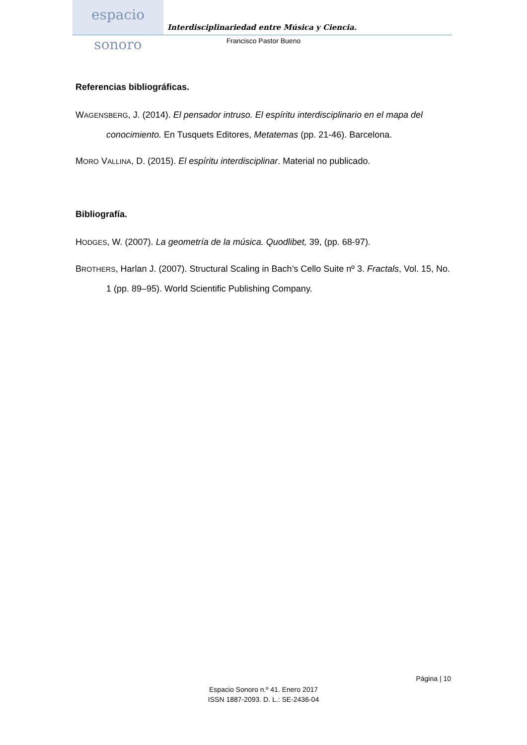espacio sonoro
Interdisciplinariedad entre Música y Ciencia.
Francisco Pastor Bueno
Referencias bibliográficas.
WAGENSBERG, J. (2014). El pensador intruso. El espíritu interdisciplinario en el mapa del conocimiento. En Tusquets Editores, Metatemas (pp. 21-46). Barcelona.
MORO VALLINA, D. (2015). El espíritu interdisciplinar. Material no publicado.
Bibliografía.
HODGES, W. (2007). La geometría de la música. Quodlibet, 39, (pp. 68-97).
BROTHERS, Harlan J. (2007). Structural Scaling in Bach’s Cello Suite nº 3. Fractals, Vol. 15, No. 1 (pp. 89–95). World Scientific Publishing Company.
Página | 10
Espacio Sonoro n.º 41. Enero 2017
ISSN 1887-2093. D. L.: SE-2436-04